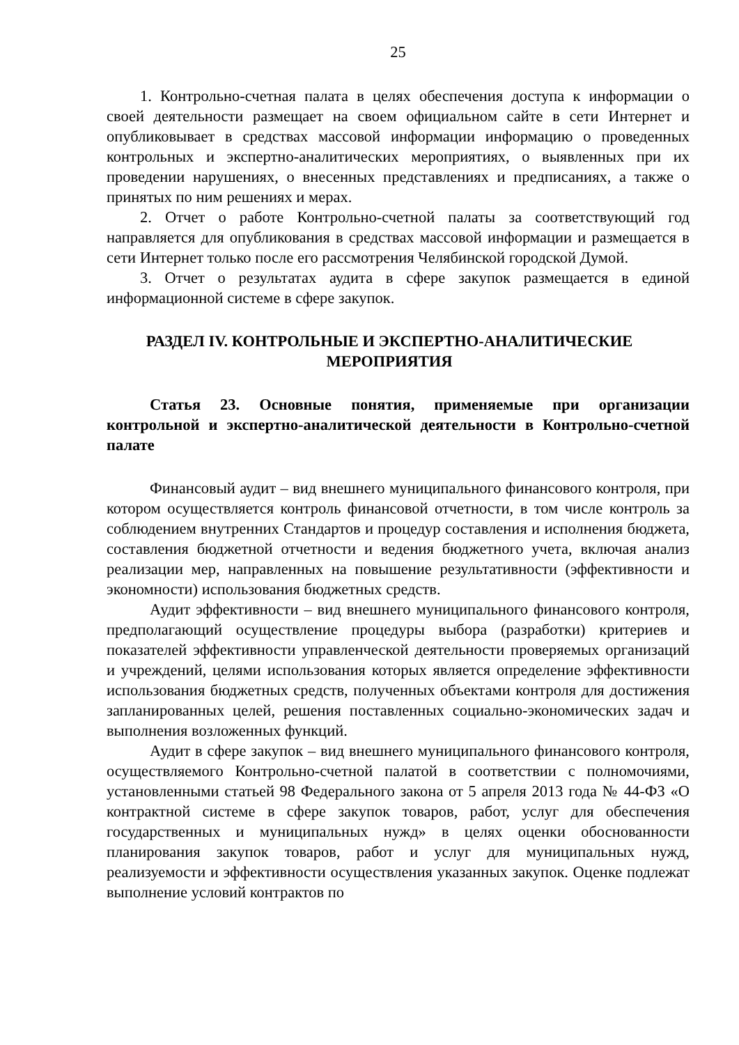25
1. Контрольно-счетная палата в целях обеспечения доступа к информации о своей деятельности размещает на своем официальном сайте в сети Интернет и опубликовывает в средствах массовой информации информацию о проведенных контрольных и экспертно-аналитических мероприятиях, о выявленных при их проведении нарушениях, о внесенных представлениях и предписаниях, а также о принятых по ним решениях и мерах.
2. Отчет о работе Контрольно-счетной палаты за соответствующий год направляется для опубликования в средствах массовой информации и размещается в сети Интернет только после его рассмотрения Челябинской городской Думой.
3. Отчет о результатах аудита в сфере закупок размещается в единой информационной системе в сфере закупок.
РАЗДЕЛ IV. КОНТРОЛЬНЫЕ И ЭКСПЕРТНО-АНАЛИТИЧЕСКИЕ МЕРОПРИЯТИЯ
Статья 23. Основные понятия, применяемые при организации контрольной и экспертно-аналитической деятельности в Контрольно-счетной палате
Финансовый аудит – вид внешнего муниципального финансового контроля, при котором осуществляется контроль финансовой отчетности, в том числе контроль за соблюдением внутренних Стандартов и процедур составления и исполнения бюджета, составления бюджетной отчетности и ведения бюджетного учета, включая анализ реализации мер, направленных на повышение результативности (эффективности и экономности) использования бюджетных средств.
Аудит эффективности – вид внешнего муниципального финансового контроля, предполагающий осуществление процедуры выбора (разработки) критериев и показателей эффективности управленческой деятельности проверяемых организаций и учреждений, целями использования которых является определение эффективности использования бюджетных средств, полученных объектами контроля для достижения запланированных целей, решения поставленных социально-экономических задач и выполнения возложенных функций.
Аудит в сфере закупок – вид внешнего муниципального финансового контроля, осуществляемого Контрольно-счетной палатой в соответствии с полномочиями, установленными статьей 98 Федерального закона от 5 апреля 2013 года № 44-ФЗ «О контрактной системе в сфере закупок товаров, работ, услуг для обеспечения государственных и муниципальных нужд» в целях оценки обоснованности планирования закупок товаров, работ и услуг для муниципальных нужд, реализуемости и эффективности осуществления указанных закупок. Оценке подлежат выполнение условий контрактов по